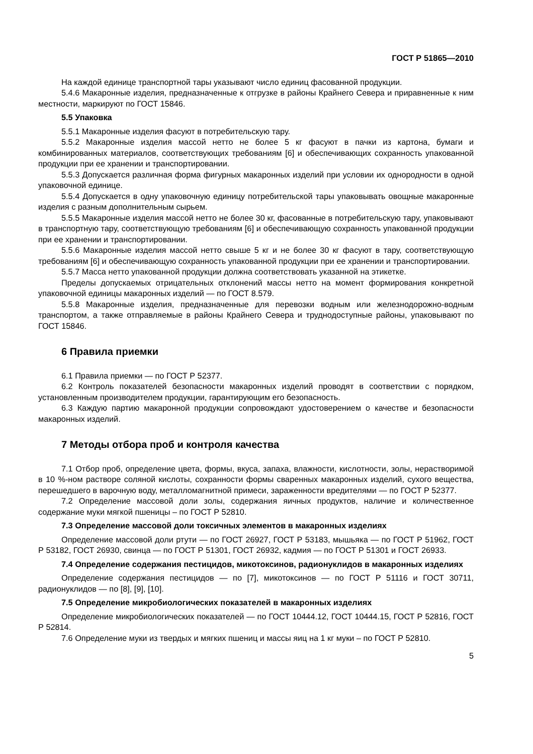ГОСТ Р 51865—2010
На каждой единице транспортной тары указывают число единиц фасованной продукции.
5.4.6 Макаронные изделия, предназначенные к отгрузке в районы Крайнего Севера и приравненные к ним местности, маркируют по ГОСТ 15846.
5.5 Упаковка
5.5.1 Макаронные изделия фасуют в потребительскую тару.
5.5.2 Макаронные изделия массой нетто не более 5 кг фасуют в пачки из картона, бумаги и комбинированных материалов, соответствующих требованиям [6] и обеспечивающих сохранность упакованной продукции при ее хранении и транспортировании.
5.5.3 Допускается различная форма фигурных макаронных изделий при условии их однородности в одной упаковочной единице.
5.5.4 Допускается в одну упаковочную единицу потребительской тары упаковывать овощные макаронные изделия с разным дополнительным сырьем.
5.5.5 Макаронные изделия массой нетто не более 30 кг, фасованные в потребительскую тару, упаковывают в транспортную тару, соответствующую требованиям [6] и обеспечивающую сохранность упакованной продукции при ее хранении и транспортировании.
5.5.6 Макаронные изделия массой нетто свыше 5 кг и не более 30 кг фасуют в тару, соответствующую требованиям [6] и обеспечивающую сохранность упакованной продукции при ее хранении и транспортировании.
5.5.7 Масса нетто упакованной продукции должна соответствовать указанной на этикетке.
Пределы допускаемых отрицательных отклонений массы нетто на момент формирования конкретной упаковочной единицы макаронных изделий — по ГОСТ 8.579.
5.5.8 Макаронные изделия, предназначенные для перевозки водным или железнодорожно-водным транспортом, а также отправляемые в районы Крайнего Севера и труднодоступные районы, упаковывают по ГОСТ 15846.
6 Правила приемки
6.1 Правила приемки — по ГОСТ Р 52377.
6.2 Контроль показателей безопасности макаронных изделий проводят в соответствии с порядком, установленным производителем продукции, гарантирующим его безопасность.
6.3 Каждую партию макаронной продукции сопровождают удостоверением о качестве и безопасности макаронных изделий.
7 Методы отбора проб и контроля качества
7.1 Отбор проб, определение цвета, формы, вкуса, запаха, влажности, кислотности, золы, нерастворимой в 10 %-ном растворе соляной кислоты, сохранности формы сваренных макаронных изделий, сухого вещества, перешедшего в варочную воду, металломагнитной примеси, зараженности вредителями — по ГОСТ Р 52377.
7.2 Определение массовой доли золы, содержания яичных продуктов, наличие и количественное содержание муки мягкой пшеницы – по ГОСТ Р 52810.
7.3 Определение массовой доли токсичных элементов в макаронных изделиях
Определение массовой доли ртути — по ГОСТ 26927, ГОСТ Р 53183, мышьяка — по ГОСТ Р 51962, ГОСТ Р 53182, ГОСТ 26930, свинца — по ГОСТ Р 51301, ГОСТ 26932, кадмия — по ГОСТ Р 51301 и ГОСТ 26933.
7.4 Определение содержания пестицидов, микотоксинов, радионуклидов в макаронных изделиях
Определение содержания пестицидов — по [7], микотоксинов — по ГОСТ Р 51116 и ГОСТ 30711, радионуклидов — по [8], [9], [10].
7.5 Определение микробиологических показателей в макаронных изделиях
Определение микробиологических показателей — по ГОСТ 10444.12, ГОСТ 10444.15, ГОСТ Р 52816, ГОСТ Р 52814.
7.6 Определение муки из твердых и мягких пшениц и массы яиц на 1 кг муки – по ГОСТ Р 52810.
5